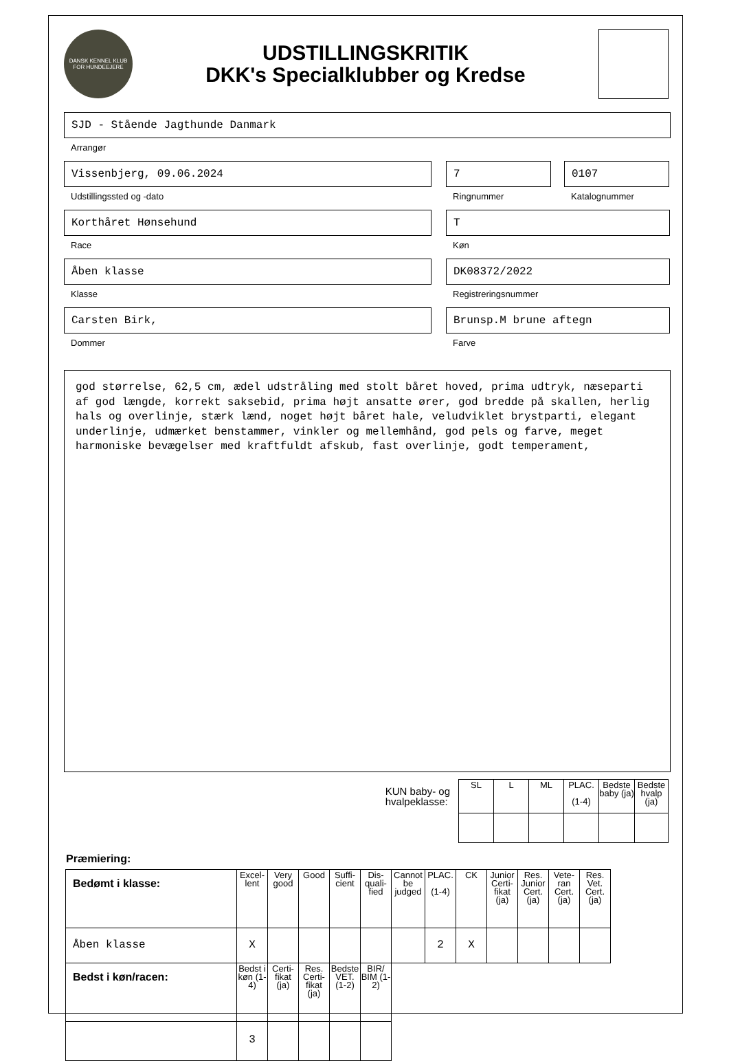DANSK KENNEL KLUB
FOR HUNDEEJERE
UDSTILLINGSKRITIK
DKK's Specialklubber og Kredse
SJD - Stående Jagthunde Danmark
Arrangør
Vissenbjerg, 09.06.2024
Udstillingssted og -dato
7
Ringnummer
0107
Katalognummer
Korthåret Hønsehund
Race
T
Køn
Åben klasse
Klasse
DK08372/2022
Registreringsnummer
Carsten Birk,
Dommer
Brunsp.M brune aftegn
Farve
god størrelse, 62,5 cm, ædel udstråling med stolt båret hoved, prima udtryk, næseparti af god længde, korrekt saksebid, prima højt ansatte ører, god bredde på skallen, herlig hals og overlinje, stærk lænd, noget højt båret hale, veludviklet brystparti, elegant underlinje, udmærket benstammer, vinkler og mellemhånd, god pels og farve, meget harmoniske bevægelser med kraftfuldt afskub, fast overlinje, godt temperament,
KUN baby- og
hvalpeklasse:
| SL | L | ML | PLAC. (1-4) | Bedste baby (ja) | Bedste hvalp (ja) |
| --- | --- | --- | --- | --- | --- |
Præmiering:
| Bedømt i klasse: | Excel-lent | Very good | Good | Suffi-cient | Dis-quali-fied | Cannot be judged | PLAC. (1-4) | CK | Junior Certi-fikat (ja) | Res. Junior Cert. (ja) | Vete-ran Cert. (ja) | Res. Vet. Cert. (ja) |
| --- | --- | --- | --- | --- | --- | --- | --- | --- | --- | --- | --- | --- |
| Åben klasse | X | | | | | | 2 | X | | | | |
| Bedst i køn/racen: | Bedst i køn (1-4) | Certi-fikat (ja) | Res. Certi-fikat (ja) | Bedste VET. (1-2) | BIR/ BIM (1-2) | | | | | | | |
| | 3 | | | | | | | | | | | |